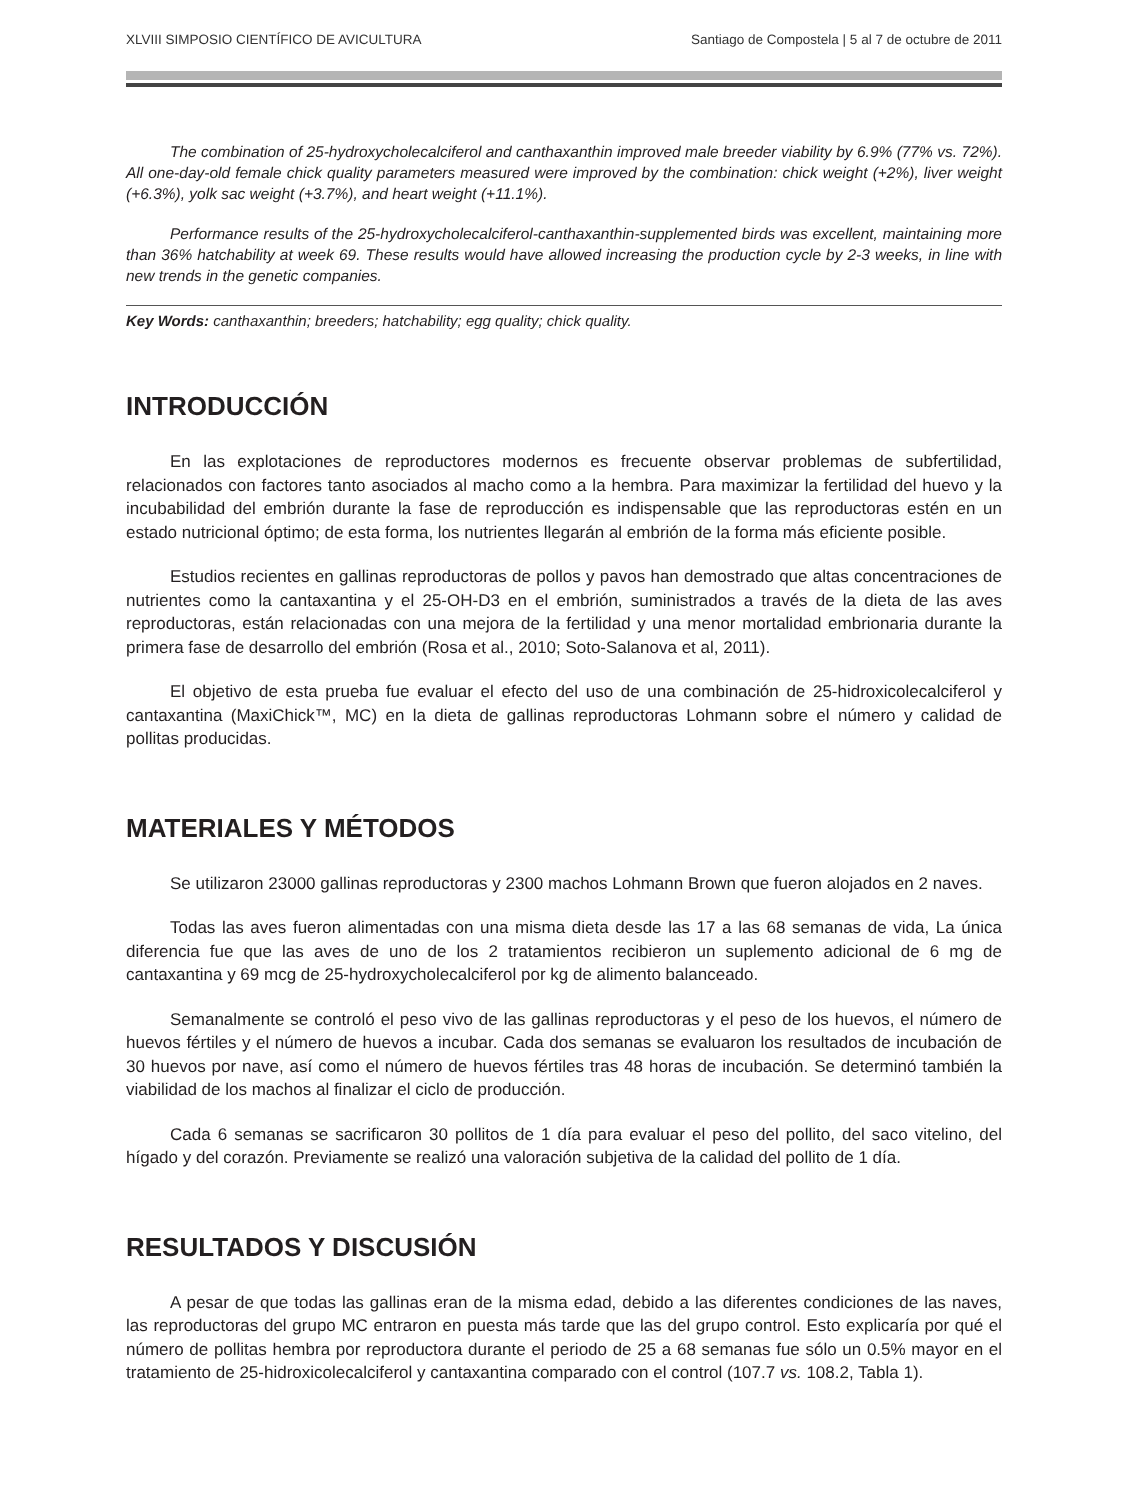XLVIII SIMPOSIO CIENTÍFICO DE AVICULTURA Santiago de Compostela | 5 al 7 de octubre de 2011
The combination of 25-hydroxycholecalciferol and canthaxanthin improved male breeder viability by 6.9% (77% vs. 72%). All one-day-old female chick quality parameters measured were improved by the combination: chick weight (+2%), liver weight (+6.3%), yolk sac weight (+3.7%), and heart weight (+11.1%).
Performance results of the 25-hydroxycholecalciferol-canthaxanthin-supplemented birds was excellent, maintaining more than 36% hatchability at week 69. These results would have allowed increasing the production cycle by 2-3 weeks, in line with new trends in the genetic companies.
Key Words: canthaxanthin; breeders; hatchability; egg quality; chick quality.
INTRODUCCIÓN
En las explotaciones de reproductores modernos es frecuente observar problemas de subfertilidad, relacionados con factores tanto asociados al macho como a la hembra. Para maximizar la fertilidad del huevo y la incubabilidad del embrión durante la fase de reproducción es indispensable que las reproductoras estén en un estado nutricional óptimo; de esta forma, los nutrientes llegarán al embrión de la forma más eficiente posible.
Estudios recientes en gallinas reproductoras de pollos y pavos han demostrado que altas concentraciones de nutrientes como la cantaxantina y el 25-OH-D3 en el embrión, suministrados a través de la dieta de las aves reproductoras, están relacionadas con una mejora de la fertilidad y una menor mortalidad embrionaria durante la primera fase de desarrollo del embrión (Rosa et al., 2010; Soto-Salanova et al, 2011).
El objetivo de esta prueba fue evaluar el efecto del uso de una combinación de 25-hidroxicolecalciferol y cantaxantina (MaxiChick™, MC) en la dieta de gallinas reproductoras Lohmann sobre el número y calidad de pollitas producidas.
MATERIALES Y MÉTODOS
Se utilizaron 23000 gallinas reproductoras y 2300 machos Lohmann Brown que fueron alojados en 2 naves.
Todas las aves fueron alimentadas con una misma dieta desde las 17 a las 68 semanas de vida, La única diferencia fue que las aves de uno de los 2 tratamientos recibieron un suplemento adicional de 6 mg de cantaxantina y 69 mcg de 25-hydroxycholecalciferol por kg de alimento balanceado.
Semanalmente se controló el peso vivo de las gallinas reproductoras y el peso de los huevos, el número de huevos fértiles y el número de huevos a incubar. Cada dos semanas se evaluaron los resultados de incubación de 30 huevos por nave, así como el número de huevos fértiles tras 48 horas de incubación. Se determinó también la viabilidad de los machos al finalizar el ciclo de producción.
Cada 6 semanas se sacrificaron 30 pollitos de 1 día para evaluar el peso del pollito, del saco vitelino, del hígado y del corazón. Previamente se realizó una valoración subjetiva de la calidad del pollito de 1 día.
RESULTADOS Y DISCUSIÓN
A pesar de que todas las gallinas eran de la misma edad, debido a las diferentes condiciones de las naves, las reproductoras del grupo MC entraron en puesta más tarde que las del grupo control. Esto explicaría por qué el número de pollitas hembra por reproductora durante el periodo de 25 a 68 semanas fue sólo un 0.5% mayor en el tratamiento de 25-hidroxicolecalciferol y cantaxantina comparado con el control (107.7 vs. 108.2, Tabla 1).